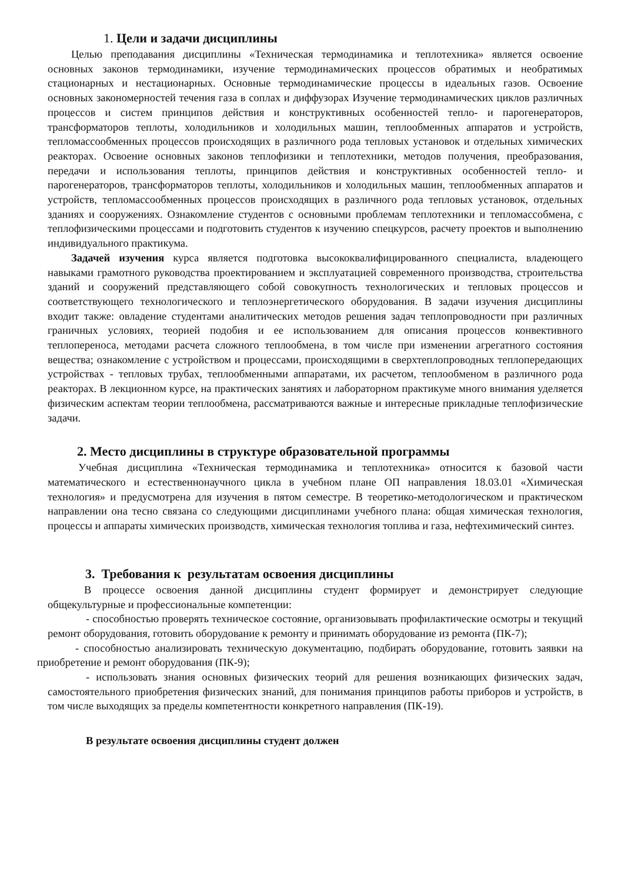1. Цели и задачи дисциплины
Целью преподавания дисциплины «Техническая термодинамика и теплотехника» является освоение основных законов термодинамики, изучение термодинамических процессов обратимых и необратимых стационарных и нестационарных. Основные термодинамические процессы в идеальных газов. Освоение основных закономерностей течения газа в соплах и диффузорах Изучение термодинамических циклов различных процессов и систем принципов действия и конструктивных особенностей тепло- и парогенераторов, трансформаторов теплоты, холодильников и холодильных машин, теплообменных аппаратов и устройств, тепломассообменных процессов происходящих в различного рода тепловых установок и отдельных химических реакторах. Освоение основных законов теплофизики и теплотехники, методов получения, преобразования, передачи и использования теплоты, принципов действия и конструктивных особенностей тепло- и парогенераторов, трансформаторов теплоты, холодильников и холодильных машин, теплообменных аппаратов и устройств, тепломассообменных процессов происходящих в различного рода тепловых установок, отдельных зданиях и сооружениях. Ознакомление студентов с основными проблемам теплотехники и тепломассобмена, с теплофизическими процессами и подготовить студентов к изучению спецкурсов, расчету проектов и выполнению индивидуального практикума.
Задачей изучения курса является подготовка высококвалифицированного специалиста, владеющего навыками грамотного руководства проектированием и эксплуатацией современного производства, строительства зданий и сооружений представляющего собой совокупность технологических и тепловых процессов и соответствующего технологического и теплоэнергетического оборудования. В задачи изучения дисциплины входит также: овладение студентами аналитических методов решения задач теплопроводности при различных граничных условиях, теорией подобия и ее использованием для описания процессов конвективного теплопереноса, методами расчета сложного теплообмена, в том числе при изменении агрегатного состояния вещества; ознакомление с устройством и процессами, происходящими в сверхтеплопроводных теплопередающих устройствах - тепловых трубах, теплообменными аппаратами, их расчетом, теплообменом в различного рода реакторах. В лекционном курсе, на практических занятиях и лабораторном практикуме много внимания уделяется физическим аспектам теории теплообмена, рассматриваются важные и интересные прикладные теплофизические задачи.
2. Место дисциплины в структуре образовательной программы
Учебная дисциплина «Техническая термодинамика и теплотехника» относится к базовой части математического и естественнонаучного цикла в учебном плане ОП направления 18.03.01 «Химическая технология» и предусмотрена для изучения в пятом семестре. В теоретико-методологическом и практическом направлении она тесно связана со следующими дисциплинами учебного плана: общая химическая технология, процессы и аппараты химических производств, химическая технология топлива и газа, нефтехимический синтез.
3. Требования к результатам освоения дисциплины
В процессе освоения данной дисциплины студент формирует и демонстрирует следующие общекультурные и профессиональные компетенции:
- способностью проверять техническое состояние, организовывать профилактические осмотры и текущий ремонт оборудования, готовить оборудование к ремонту и принимать оборудование из ремонта (ПК-7);
- способностью анализировать техническую документацию, подбирать оборудование, готовить заявки на приобретение и ремонт оборудования (ПК-9);
- использовать знания основных физических теорий для решения возникающих физических задач, самостоятельного приобретения физических знаний, для понимания принципов работы приборов и устройств, в том числе выходящих за пределы компетентности конкретного направления (ПК-19).
В результате освоения дисциплины студент должен